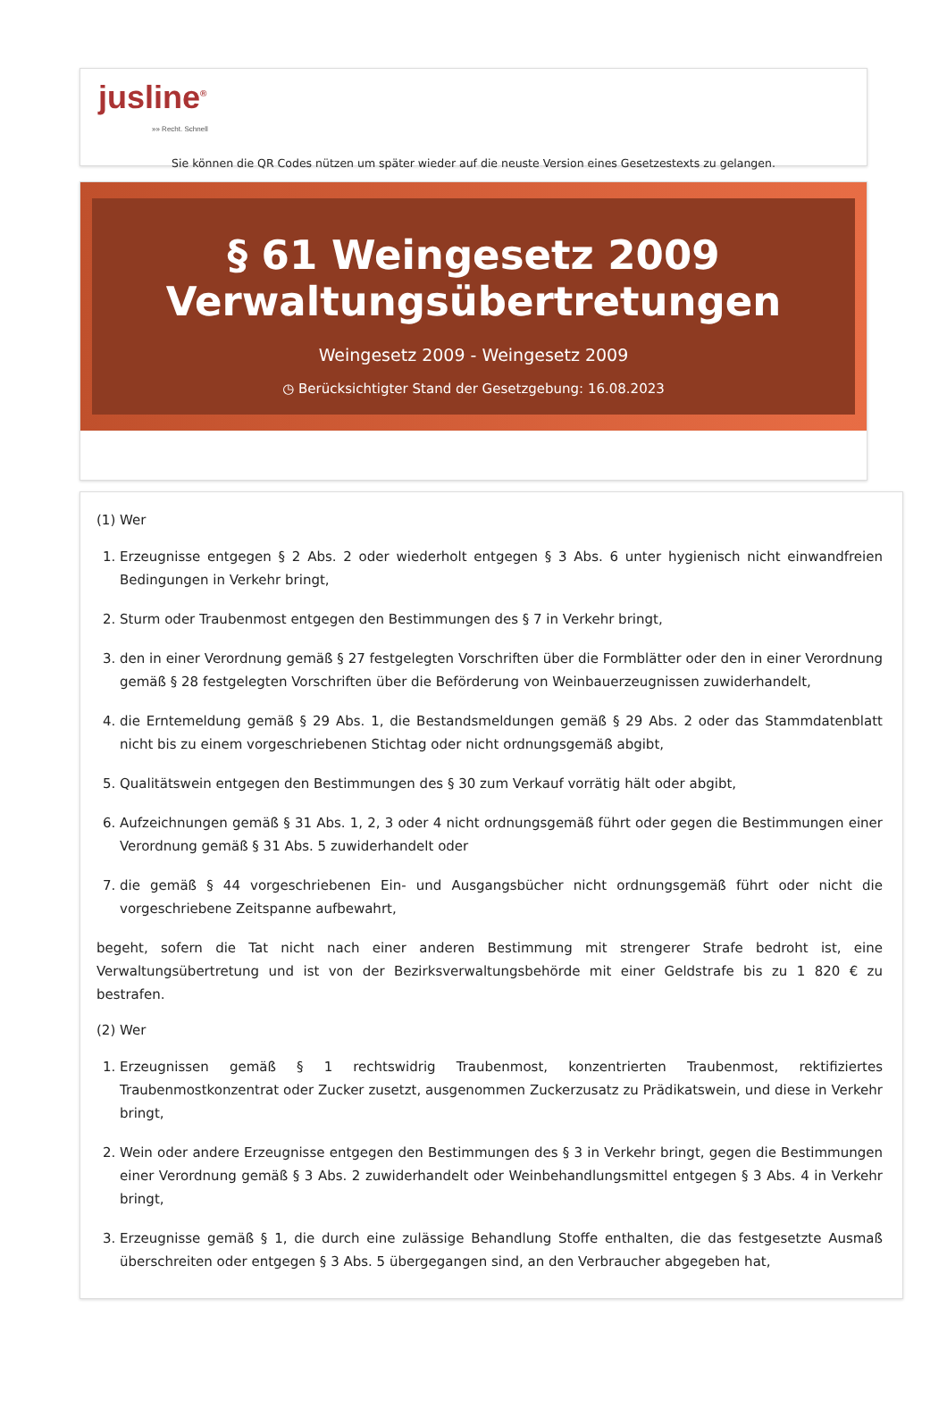jusline<sup>®</sup>
»» Recht. Schnell
Sie können die QR Codes nützen um später wieder auf die neuste Version eines Gesetzestexts zu gelangen.
§ 61 Weingesetz 2009
Verwaltungsübertretungen
Weingesetz 2009 - Weingesetz 2009
◷ Berücksichtigter Stand der Gesetzgebung: 16.08.2023
(1) Wer
1. Erzeugnisse entgegen § 2 Abs. 2 oder wiederholt entgegen § 3 Abs. 6 unter hygienisch nicht einwandfreien Bedingungen in Verkehr bringt,
2. Sturm oder Traubenmost entgegen den Bestimmungen des § 7 in Verkehr bringt,
3. den in einer Verordnung gemäß § 27 festgelegten Vorschriften über die Formblätter oder den in einer Verordnung gemäß § 28 festgelegten Vorschriften über die Beförderung von Weinbauerzeugnissen zuwiderhandelt,
4. die Erntemeldung gemäß § 29 Abs. 1, die Bestandsmeldungen gemäß § 29 Abs. 2 oder das Stammdatenblatt nicht bis zu einem vorgeschriebenen Stichtag oder nicht ordnungsgemäß abgibt,
5. Qualitätswein entgegen den Bestimmungen des § 30 zum Verkauf vorrätig hält oder abgibt,
6. Aufzeichnungen gemäß § 31 Abs. 1, 2, 3 oder 4 nicht ordnungsgemäß führt oder gegen die Bestimmungen einer Verordnung gemäß § 31 Abs. 5 zuwiderhandelt oder
7. die gemäß § 44 vorgeschriebenen Ein- und Ausgangsbücher nicht ordnungsgemäß führt oder nicht die vorgeschriebene Zeitspanne aufbewahrt,
begeht, sofern die Tat nicht nach einer anderen Bestimmung mit strengerer Strafe bedroht ist, eine Verwaltungsübertretung und ist von der Bezirksverwaltungsbehörde mit einer Geldstrafe bis zu 1 820 € zu bestrafen.
(2) Wer
1. Erzeugnissen gemäß § 1 rechtswidrig Traubenmost, konzentrierten Traubenmost, rektifiziertes Traubenmostkonzentrat oder Zucker zusetzt, ausgenommen Zuckerzusatz zu Prädikatswein, und diese in Verkehr bringt,
2. Wein oder andere Erzeugnisse entgegen den Bestimmungen des § 3 in Verkehr bringt, gegen die Bestimmungen einer Verordnung gemäß § 3 Abs. 2 zuwiderhandelt oder Weinbehandlungsmittel entgegen § 3 Abs. 4 in Verkehr bringt,
3. Erzeugnisse gemäß § 1, die durch eine zulässige Behandlung Stoffe enthalten, die das festgesetzte Ausmaß überschreiten oder entgegen § 3 Abs. 5 übergegangen sind, an den Verbraucher abgegeben hat,